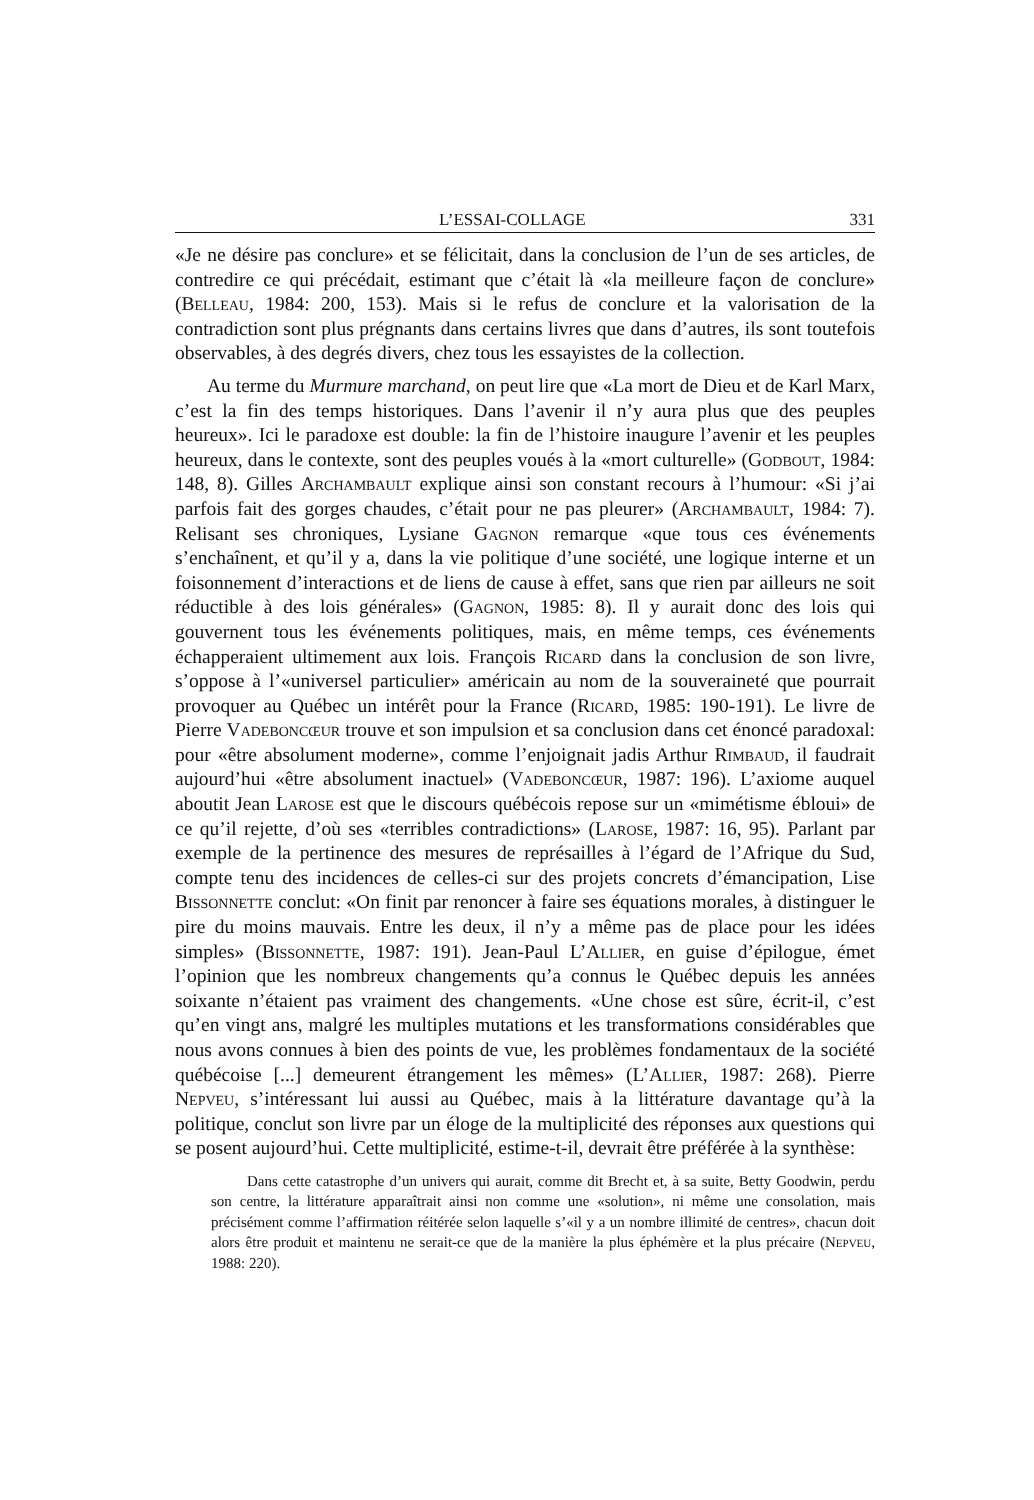L’ESSAI-COLLAGE 331
«Je ne désire pas conclure» et se félicitait, dans la conclusion de l’un de ses articles, de contredire ce qui précédait, estimant que c’était là «la meilleure façon de conclure» (Belleau, 1984: 200, 153). Mais si le refus de conclure et la valorisation de la contradiction sont plus prégnants dans certains livres que dans d’autres, ils sont toutefois observables, à des degrés divers, chez tous les essayistes de la collection.
Au terme du Murmure marchand, on peut lire que «La mort de Dieu et de Karl Marx, c’est la fin des temps historiques. Dans l’avenir il n’y aura plus que des peuples heureux». Ici le paradoxe est double: la fin de l’histoire inaugure l’avenir et les peuples heureux, dans le contexte, sont des peuples voués à la «mort culturelle» (Godbout, 1984: 148, 8). Gilles Archambault explique ainsi son constant recours à l’humour: «Si j’ai parfois fait des gorges chaudes, c’était pour ne pas pleurer» (Archambault, 1984: 7). Relisant ses chroniques, Lysiane Gagnon remarque «que tous ces événements s’enchaînent, et qu’il y a, dans la vie politique d’une société, une logique interne et un foisonnement d’interactions et de liens de cause à effet, sans que rien par ailleurs ne soit réductible à des lois générales» (Gagnon, 1985: 8). Il y aurait donc des lois qui gouvernent tous les événements politiques, mais, en même temps, ces événements échapperaient ultimement aux lois. François Ricard dans la conclusion de son livre, s’oppose à l’«universel particulier» américain au nom de la souveraineté que pourrait provoquer au Québec un intérêt pour la France (Ricard, 1985: 190-191). Le livre de Pierre Vadeboncœur trouve et son impulsion et sa conclusion dans cet énoncé paradoxal: pour «être absolument moderne», comme l’enjoignait jadis Arthur Rimbaud, il faudrait aujourd’hui «être absolument inactuel» (Vadeboncœur, 1987: 196). L’axiome auquel aboutit Jean Larose est que le discours québécois repose sur un «mimétisme ébloui» de ce qu’il rejette, d’où ses «terribles contradictions» (Larose, 1987: 16, 95). Parlant par exemple de la pertinence des mesures de représailles à l’égard de l’Afrique du Sud, compte tenu des incidences de celles-ci sur des projets concrets d’émancipation, Lise Bissonnette conclut: «On finit par renoncer à faire ses équations morales, à distinguer le pire du moins mauvais. Entre les deux, il n’y a même pas de place pour les idées simples» (Bissonnette, 1987: 191). Jean-Paul L’Allier, en guise d’épilogue, émet l’opinion que les nombreux changements qu’a connus le Québec depuis les années soixante n’étaient pas vraiment des changements. «Une chose est sûre, écrit-il, c’est qu’en vingt ans, malgré les multiples mutations et les transformations considérables que nous avons connues à bien des points de vue, les problèmes fondamentaux de la société québécoise [...] demeurent étrangement les mêmes» (L’Allier, 1987: 268). Pierre Nepveu, s’intéressant lui aussi au Québec, mais à la littérature davantage qu’à la politique, conclut son livre par un éloge de la multiplicité des réponses aux questions qui se posent aujourd’hui. Cette multiplicité, estime-t-il, devrait être préférée à la synthèse:
Dans cette catastrophe d’un univers qui aurait, comme dit Brecht et, à sa suite, Betty Goodwin, perdu son centre, la littérature apparaîtrait ainsi non comme une «solution», ni même une consolation, mais précisément comme l’affirmation réitérée selon laquelle s’«il y a un nombre illimité de centres», chacun doit alors être produit et maintenu ne serait-ce que de la manière la plus éphémère et la plus précaire (Nepveu, 1988: 220).